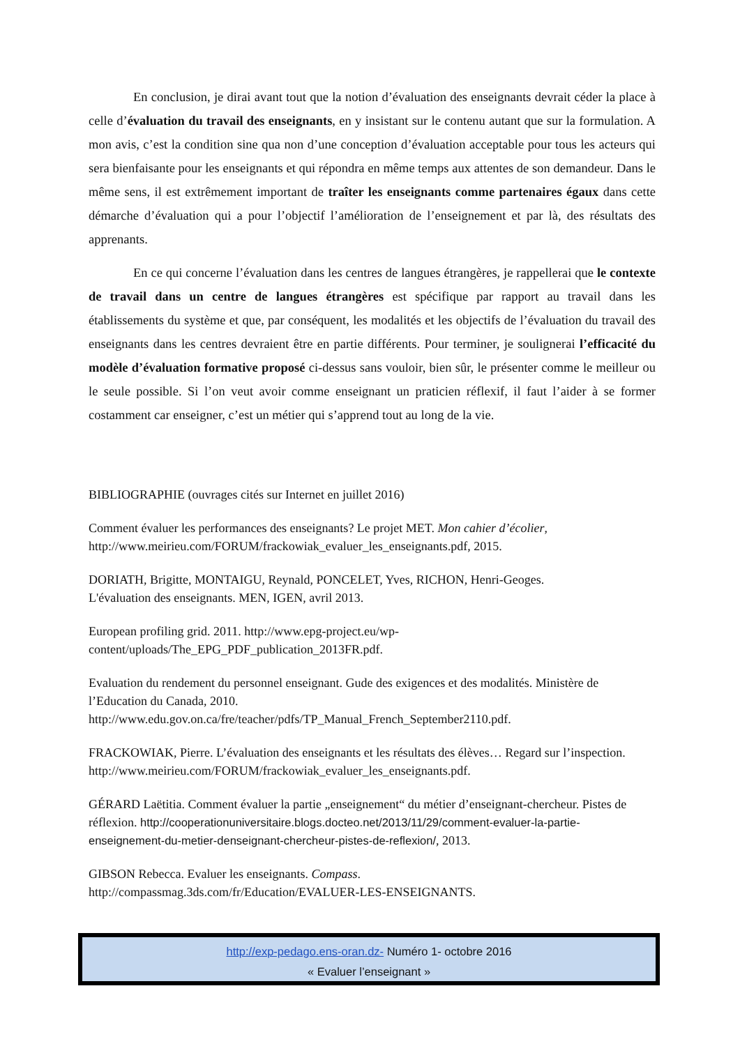En conclusion, je dirai avant tout que la notion d’évaluation des enseignants devrait céder la place à celle d’évaluation du travail des enseignants, en y insistant sur le contenu autant que sur la formulation. A mon avis, c’est la condition sine qua non d’une conception d’évaluation acceptable pour tous les acteurs qui sera bienfaisante pour les enseignants et qui répondra en même temps aux attentes de son demandeur. Dans le même sens, il est extrêmement important de traîter les enseignants comme partenaires égaux dans cette démarche d’évaluation qui a pour l’objectif l’amélioration de l’enseignement et par là, des résultats des apprenants.
En ce qui concerne l’évaluation dans les centres de langues étrangères, je rappellerai que le contexte de travail dans un centre de langues étrangères est spécifique par rapport au travail dans les établissements du système et que, par conséquent, les modalités et les objectifs de l’évaluation du travail des enseignants dans les centres devraient être en partie différents. Pour terminer, je soulignerai l’efficacité du modèle d’évaluation formative proposé ci-dessus sans vouloir, bien sûr, le présenter comme le meilleur ou le seule possible. Si l’on veut avoir comme enseignant un praticien réflexif, il faut l’aider à se former costamment car enseigner, c’est un métier qui s’apprend tout au long de la vie.
BIBLIOGRAPHIE (ouvrages cités sur Internet en juillet 2016)
Comment évaluer les performances des enseignants? Le projet MET. Mon cahier d’écolier,
http://www.meirieu.com/FORUM/frackowiak_evaluer_les_enseignants.pdf, 2015.
DORIATH, Brigitte, MONTAIGU, Reynald, PONCELET, Yves, RICHON, Henri-Geoges.
L'évaluation des enseignants. MEN, IGEN, avril 2013.
European profiling grid. 2011. http://www.epg-project.eu/wp-
content/uploads/The_EPG_PDF_publication_2013FR.pdf.
Evaluation du rendement du personnel enseignant. Gude des exigences et des modalités. Ministère de l’Education du Canada, 2010.
http://www.edu.gov.on.ca/fre/teacher/pdfs/TP_Manual_French_September2110.pdf.
FRACKOWIAK, Pierre. L’évaluation des enseignants et les résultats des élèves… Regard sur l’inspection. http://www.meirieu.com/FORUM/frackowiak_evaluer_les_enseignants.pdf.
GÉRARD Laëtitia. Comment évaluer la partie „enseignement“ du métier d’enseignant-chercheur. Pistes de réflexion. http://cooperationuniversitaire.blogs.docteo.net/2013/11/29/comment-evaluer-la-partie-enseignement-du-metier-denseignant-chercheur-pistes-de-reflexion/, 2013.
GIBSON Rebecca. Evaluer les enseignants. Compass.
http://compassmag.3ds.com/fr/Education/EVALUER-LES-ENSEIGNANTS.
http://exp-pedago.ens-oran.dz- Numéro 1- octobre 2016
« Evaluer l’enseignant »